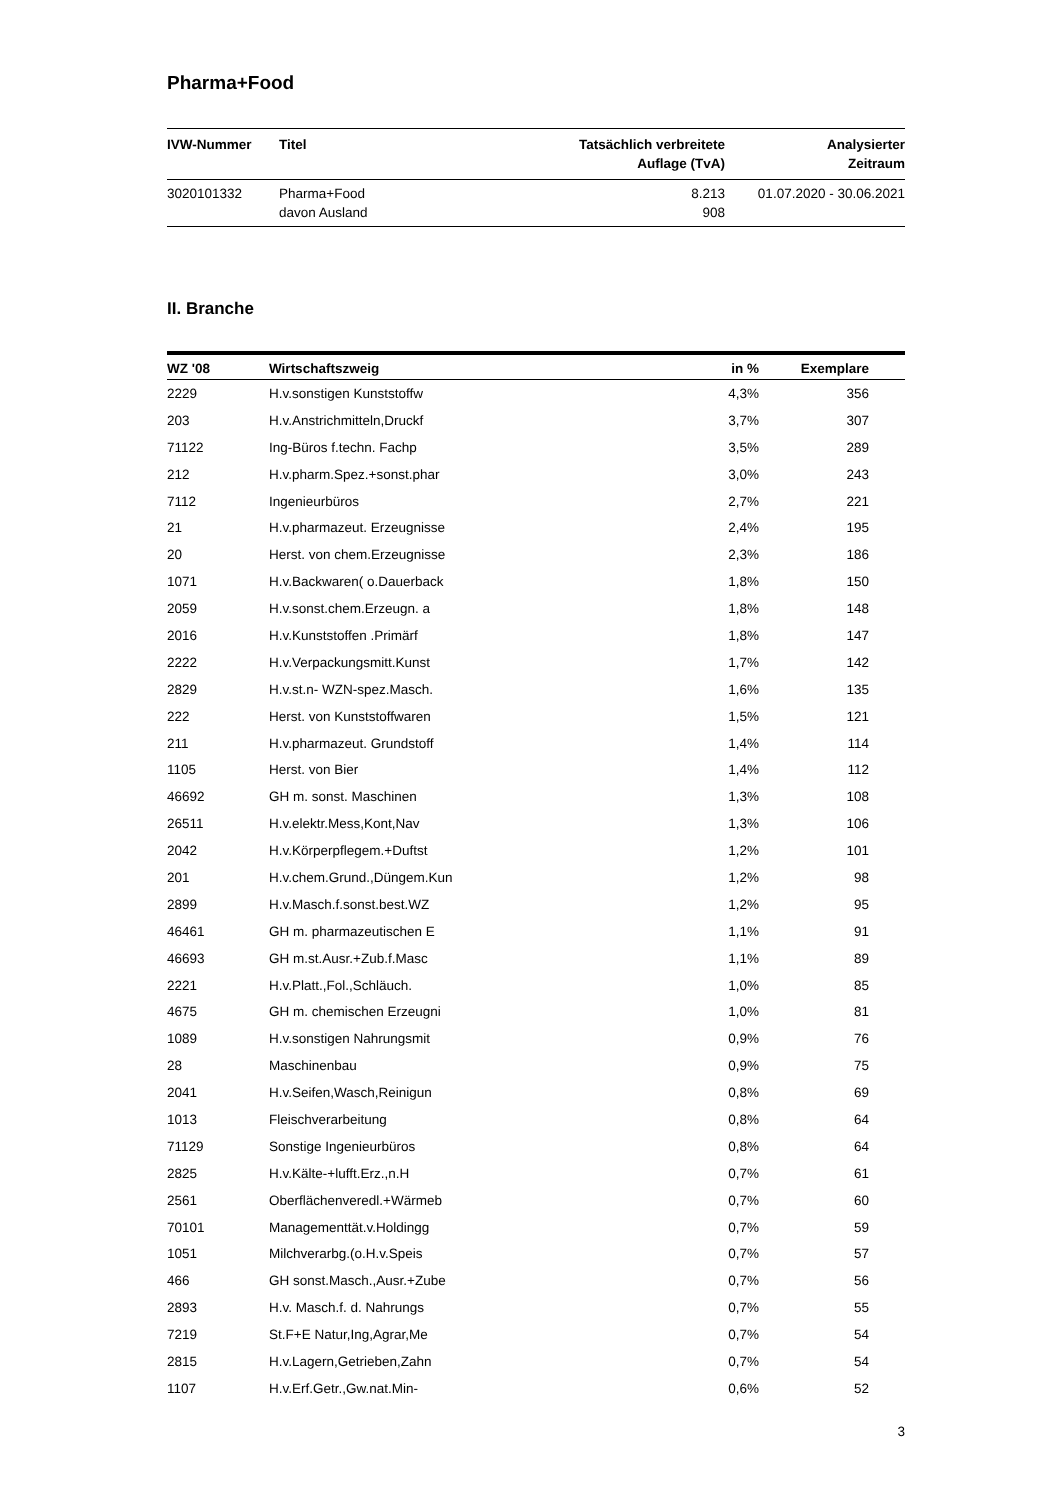Pharma+Food
| IVW-Nummer | Titel | Tatsächlich verbreitete Auflage (TvA) | Analysierter Zeitraum |
| --- | --- | --- | --- |
| 3020101332 | Pharma+Food davon Ausland | 8.213 908 | 01.07.2020 - 30.06.2021 |
II. Branche
| WZ '08 | Wirtschaftszweig | in % | Exemplare |
| --- | --- | --- | --- |
| 2229 | H.v.sonstigen Kunststoffw | 4,3% | 356 |
| 203 | H.v.Anstrichmitteln,Druckf | 3,7% | 307 |
| 71122 | Ing-Büros f.techn. Fachp | 3,5% | 289 |
| 212 | H.v.pharm.Spez.+sonst.phar | 3,0% | 243 |
| 7112 | Ingenieurbüros | 2,7% | 221 |
| 21 | H.v.pharmazeut. Erzeugnisse | 2,4% | 195 |
| 20 | Herst. von chem.Erzeugnisse | 2,3% | 186 |
| 1071 | H.v.Backwaren( o.Dauerback | 1,8% | 150 |
| 2059 | H.v.sonst.chem.Erzeugn. a | 1,8% | 148 |
| 2016 | H.v.Kunststoffen .Primärf | 1,8% | 147 |
| 2222 | H.v.Verpackungsmitt.Kunst | 1,7% | 142 |
| 2829 | H.v.st.n- WZN-spez.Masch. | 1,6% | 135 |
| 222 | Herst. von Kunststoffwaren | 1,5% | 121 |
| 211 | H.v.pharmazeut. Grundstoff | 1,4% | 114 |
| 1105 | Herst. von Bier | 1,4% | 112 |
| 46692 | GH m. sonst. Maschinen | 1,3% | 108 |
| 26511 | H.v.elektr.Mess,Kont,Nav | 1,3% | 106 |
| 2042 | H.v.Körperpflegem.+Duftst | 1,2% | 101 |
| 201 | H.v.chem.Grund.,Düngem.Kun | 1,2% | 98 |
| 2899 | H.v.Masch.f.sonst.best.WZ | 1,2% | 95 |
| 46461 | GH m. pharmazeutischen E | 1,1% | 91 |
| 46693 | GH m.st.Ausr.+Zub.f.Masc | 1,1% | 89 |
| 2221 | H.v.Platt.,Fol.,Schläuch. | 1,0% | 85 |
| 4675 | GH m. chemischen Erzeugni | 1,0% | 81 |
| 1089 | H.v.sonstigen Nahrungsmit | 0,9% | 76 |
| 28 | Maschinenbau | 0,9% | 75 |
| 2041 | H.v.Seifen,Wasch,Reinigun | 0,8% | 69 |
| 1013 | Fleischverarbeitung | 0,8% | 64 |
| 71129 | Sonstige Ingenieurbüros | 0,8% | 64 |
| 2825 | H.v.Kälte-+lufft.Erz.,n.H | 0,7% | 61 |
| 2561 | Oberflächenveredl.+Wärmeb | 0,7% | 60 |
| 70101 | Managementtät.v.Holdingg | 0,7% | 59 |
| 1051 | Milchverarbg.(o.H.v.Speis | 0,7% | 57 |
| 466 | GH sonst.Masch.,Ausr.+Zube | 0,7% | 56 |
| 2893 | H.v. Masch.f. d. Nahrungs | 0,7% | 55 |
| 7219 | St.F+E Natur,Ing,Agrar,Me | 0,7% | 54 |
| 2815 | H.v.Lagern,Getrieben,Zahn | 0,7% | 54 |
| 1107 | H.v.Erf.Getr.,Gw.nat.Min- | 0,6% | 52 |
3